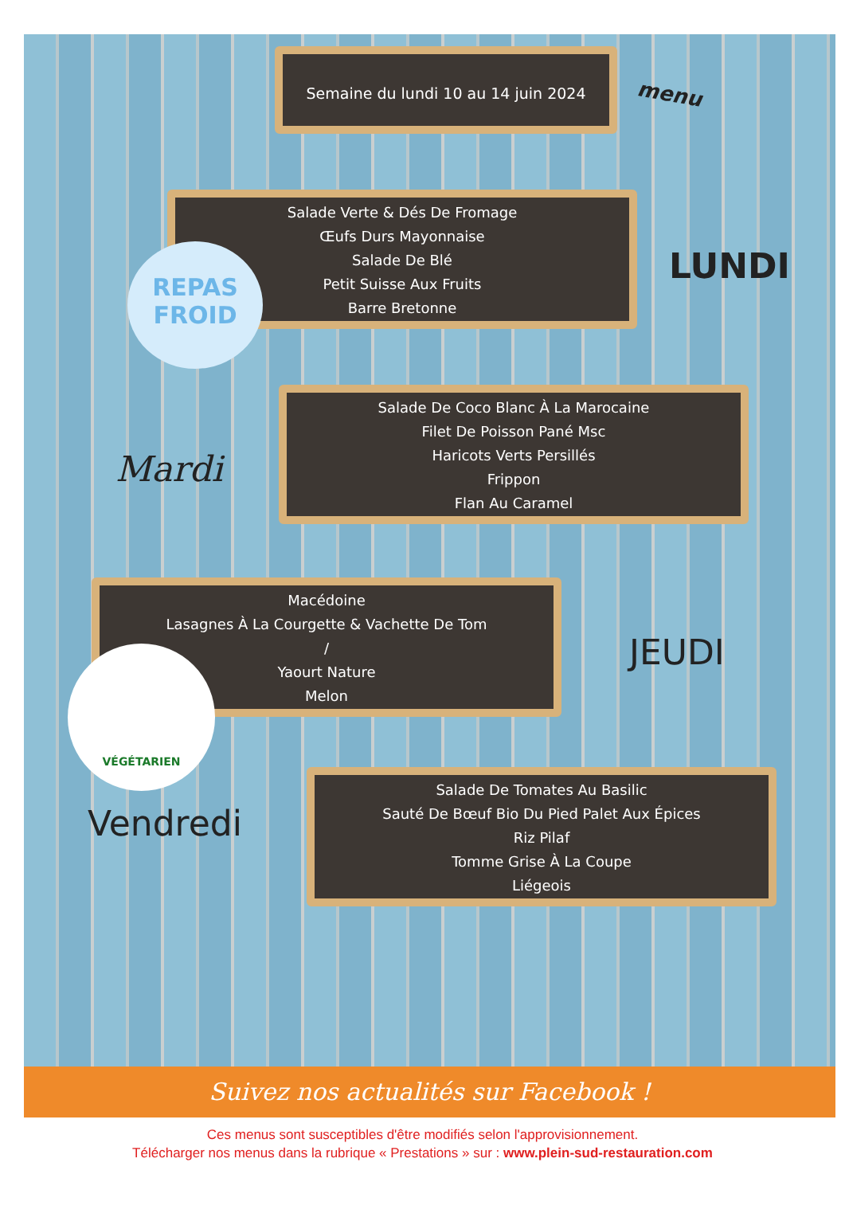Semaine du lundi 10 au 14 juin 2024
menu
Salade Verte & Dés De Fromage
Œufs Durs Mayonnaise
Salade De Blé
Petit Suisse Aux Fruits
Barre Bretonne
REPAS
FROID
LUNDI
Salade De Coco Blanc À La Marocaine
Filet De Poisson Pané Msc
Haricots Verts Persillés
Frippon
Flan Au Caramel
Mardi
Macédoine
Lasagnes À La Courgette & Vachette De Tom
/
Yaourt Nature
Melon
VÉGÉTARIEN JEUDI
Salade De Tomates Au Basilic
Sauté De Bœuf Bio Du Pied Palet Aux Épices
Riz Pilaf
Tomme Grise À La Coupe
Liégeois
Vendredi
Suivez nos actualités sur Facebook !
Ces menus sont susceptibles d'être modifiés selon l'approvisionnement.
Télécharger nos menus dans la rubrique « Prestations » sur : www.plein-sud-restauration.com